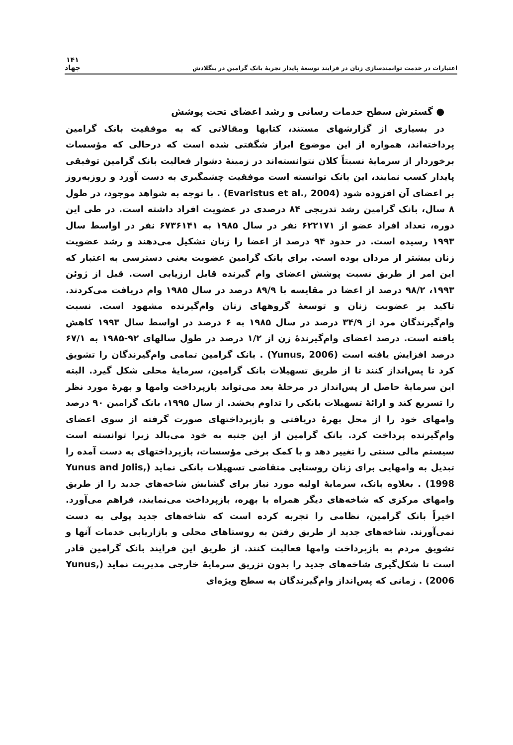اعتبارات در خدمت توانمندسازی زنان در فرایند توسعهٔ پایدار تجربهٔ بانک گرامین در بنگلادش ۱۴۱
جهاد
● گسترش سطح خدمات رسانی و رشد اعضای تحت پوشش
در بسیاری از گزارشهای مستند، کتابها ومقالاتی که به موفقیت بانک گرامین پرداخته‌اند، همواره از این موضوع ابراز شگفتی شده است که درحالی که مؤسسات برخوردار از سرمایهٔ نسبتاً کلان نتوانسته‌اند در زمینهٔ دشوار فعالیت بانک گرامین توفیقی پایدار کسب نمایند، این بانک توانسته است موفقیت چشمگیری به دست آورد و روزبه‌روز بر اعضای آن افزوده شود (Evaristus et al., 2004) . با توجه به شواهد موجود، در طول ۸ سال، بانک گرامین رشد تدریجی ۸۴ درصدی در عضویت افراد داشته است. در طی این دوره، تعداد افراد عضو از ۶۲۲۱۷۱ نفر در سال ۱۹۸۵ به ۶۷۳۶۱۴۱ نفر در اواسط سال ۱۹۹۳ رسیده است. در حدود ۹۴ درصد از اعضا را زنان تشکیل می‌دهند و رشد عضویت زنان بیشتر از مردان بوده است. برای بانک گرامین عضویت یعنی دسترسی به اعتبار که این امر از طریق نسبت پوشش اعضای وام گیرنده قابل ارزیابی است. قبل از ژوئن ۱۹۹۳، ۹۸/۲ درصد از اعضا در مقایسه با ۸۹/۹ درصد در سال ۱۹۸۵ وام دریافت می‌کردند. تاکید بر عضویت زنان و توسعهٔ گروههای زنان وام‌گیرنده مشهود است. نسبت وام‌گیرندگان مرد از ۳۴/۹ درصد در سال ۱۹۸۵ به ۶ درصد در اواسط سال ۱۹۹۳ کاهش یافته است. درصد اعضای وام‌گیرندهٔ زن از ۱/۲ درصد در طول سالهای ۹۲-۱۹۸۵ به ۶۷/۱ درصد افزایش یافته است (Yunus, 2006) . بانک گرامین تمامی وام‌گیرندگان را تشویق کرد تا پس‌انداز کنند تا از طریق تسهیلات بانک گرامین، سرمایهٔ محلی شکل گیرد. البته این سرمایهٔ حاصل از پس‌انداز در مرحلهٔ بعد می‌تواند بازپرداخت وامها و بهرهٔ مورد نظر را تسریع کند و ارائهٔ تسهیلات بانکی را تداوم بخشد. از سال ۱۹۹۵، بانک گرامین ۹۰ درصد وامهای خود را از محل بهرهٔ دریافتی و بازپرداختهای صورت گرفته از سوی اعضای وام‌گیرنده پرداخت کرد. بانک گرامین از این جنبه به خود می‌بالد زیرا توانسته است سیستم مالی سنتی را تغییر دهد و با کمک برخی مؤسسات، بازپرداختهای به دست آمده را تبدیل به وامهایی برای زنان روستایی متقاضی تسهیلات بانکی نماید (Yunus and Jolis, 1998) . بعلاوه بانک، سرمایهٔ اولیه مورد نیاز برای گشایش شاخه‌های جدید را از طریق وامهای مرکزی که شاخه‌های دیگر همراه با بهره، بازپرداخت می‌نمایند، فراهم می‌آورد. اخیراً بانک گرامین، نظامی را تجربه کرده است که شاخه‌های جدید پولی به دست نمی‌آورند. شاخه‌های جدید از طریق رفتن به روستاهای محلی و بازاریابی خدمات آنها و تشویق مردم به بازپرداخت وامها فعالیت کنند. از طریق این فرایند بانک گرامین قادر است تا شکل‌گیری شاخه‌های جدید را بدون تزریق سرمایهٔ خارجی مدیریت نماید (Yunus, 2006) . زمانی که پس‌انداز وام‌گیرندگان به سطح ویژه‌ای